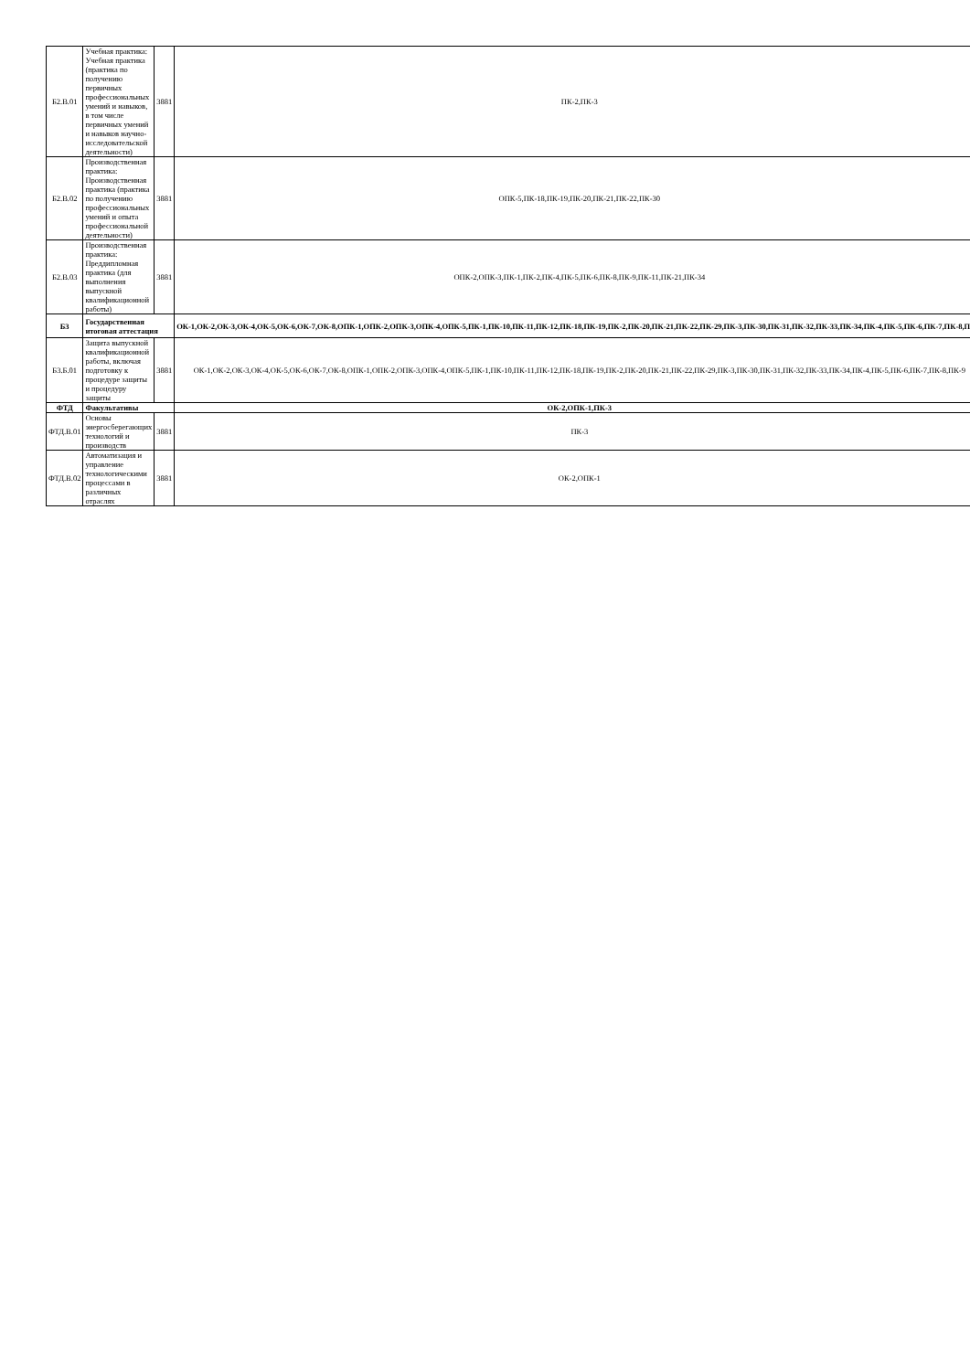| Б2.В.01 | Учебная практика: Учебная практика (практика по получению первичных профессиональных умений и навыков, в том числе первичных умений и навыков научно-исследовательской деятельности) | 3881 | ПК-2,ПК-3 |
| Б2.В.02 | Производственная практика: Производственная практика (практика по получению профессиональных умений и опыта профессиональной деятельности) | 3881 | ОПК-5,ПК-18,ПК-19,ПК-20,ПК-21,ПК-22,ПК-30 |
| Б2.В.03 | Производственная практика: Преддипломная практика (для выполнения выпускной квалификационной работы) | 3881 | ОПК-2,ОПК-3,ПК-1,ПК-2,ПК-4,ПК-5,ПК-6,ПК-8,ПК-9,ПК-11,ПК-21,ПК-34 |
| Б3 | Государственная итоговая аттестация | | ОК-1,ОК-2,ОК-3,ОК-4,ОК-5,ОК-6,ОК-7,ОК-8,ОПК-1,ОПК-2,ОПК-3,ОПК-4,ОПК-5,ПК-1,ПК-10,ПК-11,ПК-12,ПК-18,ПК-19,ПК-2,ПК-20,ПК-21,ПК-22,ПК-29,ПК-3,ПК-30,ПК-31,ПК-32,ПК-33,ПК-34,ПК-4,ПК-5,ПК-6,ПК-7,ПК-8,ПК-9 |
| Б3.Б.01 | Защита выпускной квалификационной работы, включая подготовку к процедуре защиты и процедуру защиты | 3881 | ОК-1,ОК-2,ОК-3,ОК-4,ОК-5,ОК-6,ОК-7,ОК-8,ОПК-1,ОПК-2,ОПК-3,ОПК-4,ОПК-5,ПК-1,ПК-10,ПК-11,ПК-12,ПК-18,ПК-19,ПК-2,ПК-20,ПК-21,ПК-22,ПК-29,ПК-3,ПК-30,ПК-31,ПК-32,ПК-33,ПК-34,ПК-4,ПК-5,ПК-6,ПК-7,ПК-8,ПК-9 |
| ФТД | Факультативы | | ОК-2,ОПК-1,ПК-3 |
| ФТД.В.01 | Основы энергосберегающих технологий и производств | 3881 | ПК-3 |
| ФТД.В.02 | Автоматизация и управление технологическими процессами в различных отраслях | 3881 | ОК-2,ОПК-1 |